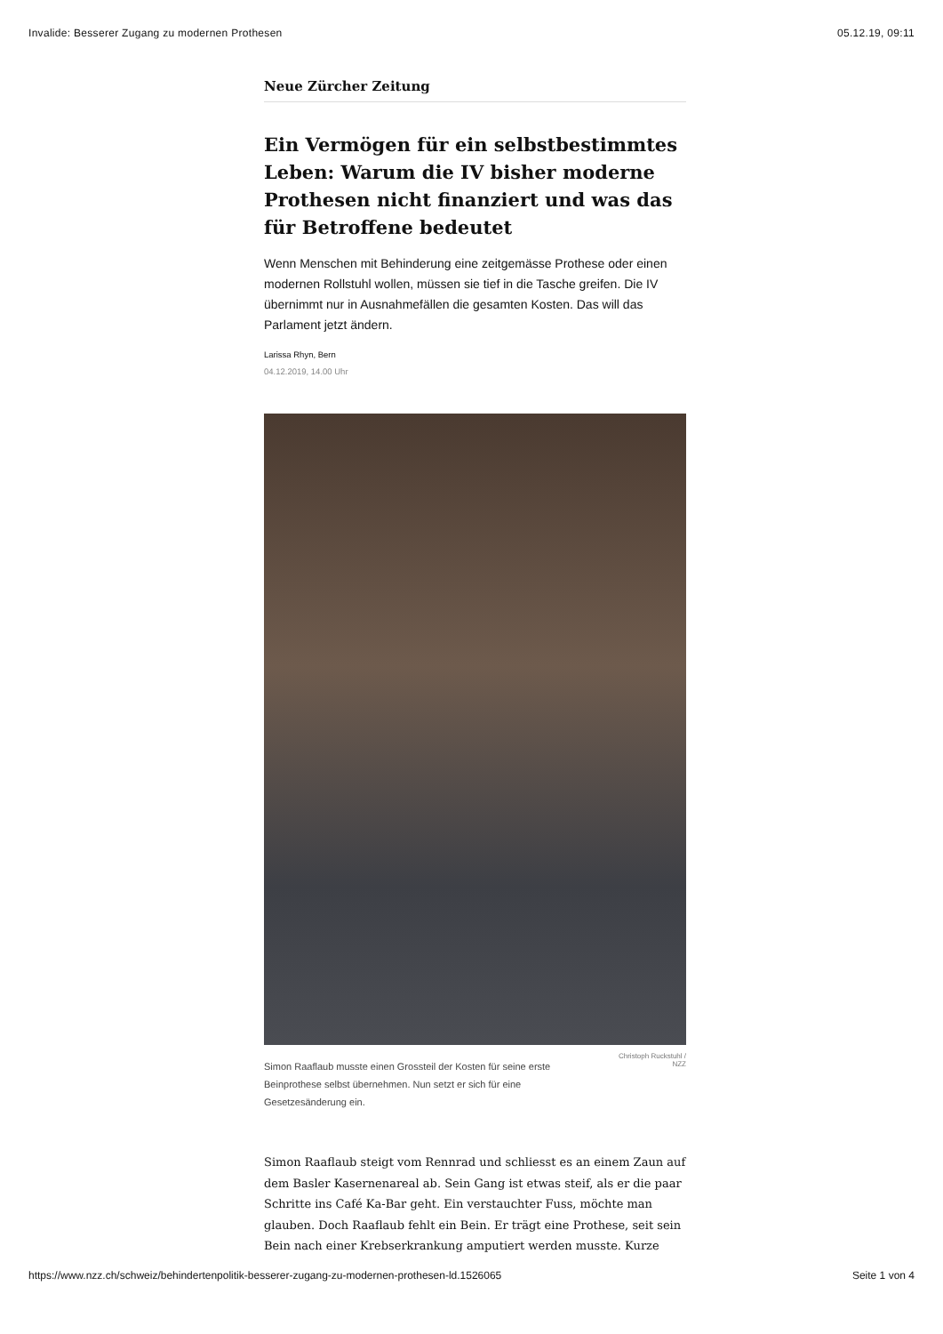Invalide: Besserer Zugang zu modernen Prothesen 05.12.19, 09:11
Neue Zürcher Zeitung
Ein Vermögen für ein selbstbestimmtes Leben: Warum die IV bisher moderne Prothesen nicht finanziert und was das für Betroffene bedeutet
Wenn Menschen mit Behinderung eine zeitgemässe Prothese oder einen modernen Rollstuhl wollen, müssen sie tief in die Tasche greifen. Die IV übernimmt nur in Ausnahmefällen die gesamten Kosten. Das will das Parlament jetzt ändern.
Larissa Rhyn, Bern
04.12.2019, 14.00 Uhr
Simon Raaflaub musste einen Grossteil der Kosten für seine erste Beinprothese selbst übernehmen. Nun setzt er sich für eine Gesetzesänderung ein.
Christoph Ruckstuhl /
NZZ
Simon Raaflaub steigt vom Rennrad und schliesst es an einem Zaun auf dem Basler Kasernenareal ab. Sein Gang ist etwas steif, als er die paar Schritte ins Café Ka-Bar geht. Ein verstauchter Fuss, möchte man glauben. Doch Raaflaub fehlt ein Bein. Er trägt eine Prothese, seit sein Bein nach einer Krebserkrankung amputiert werden musste. Kurze
https://www.nzz.ch/schweiz/behindertenpolitik-besserer-zugang-zu-modernen-prothesen-ld.1526065 Seite 1 von 4